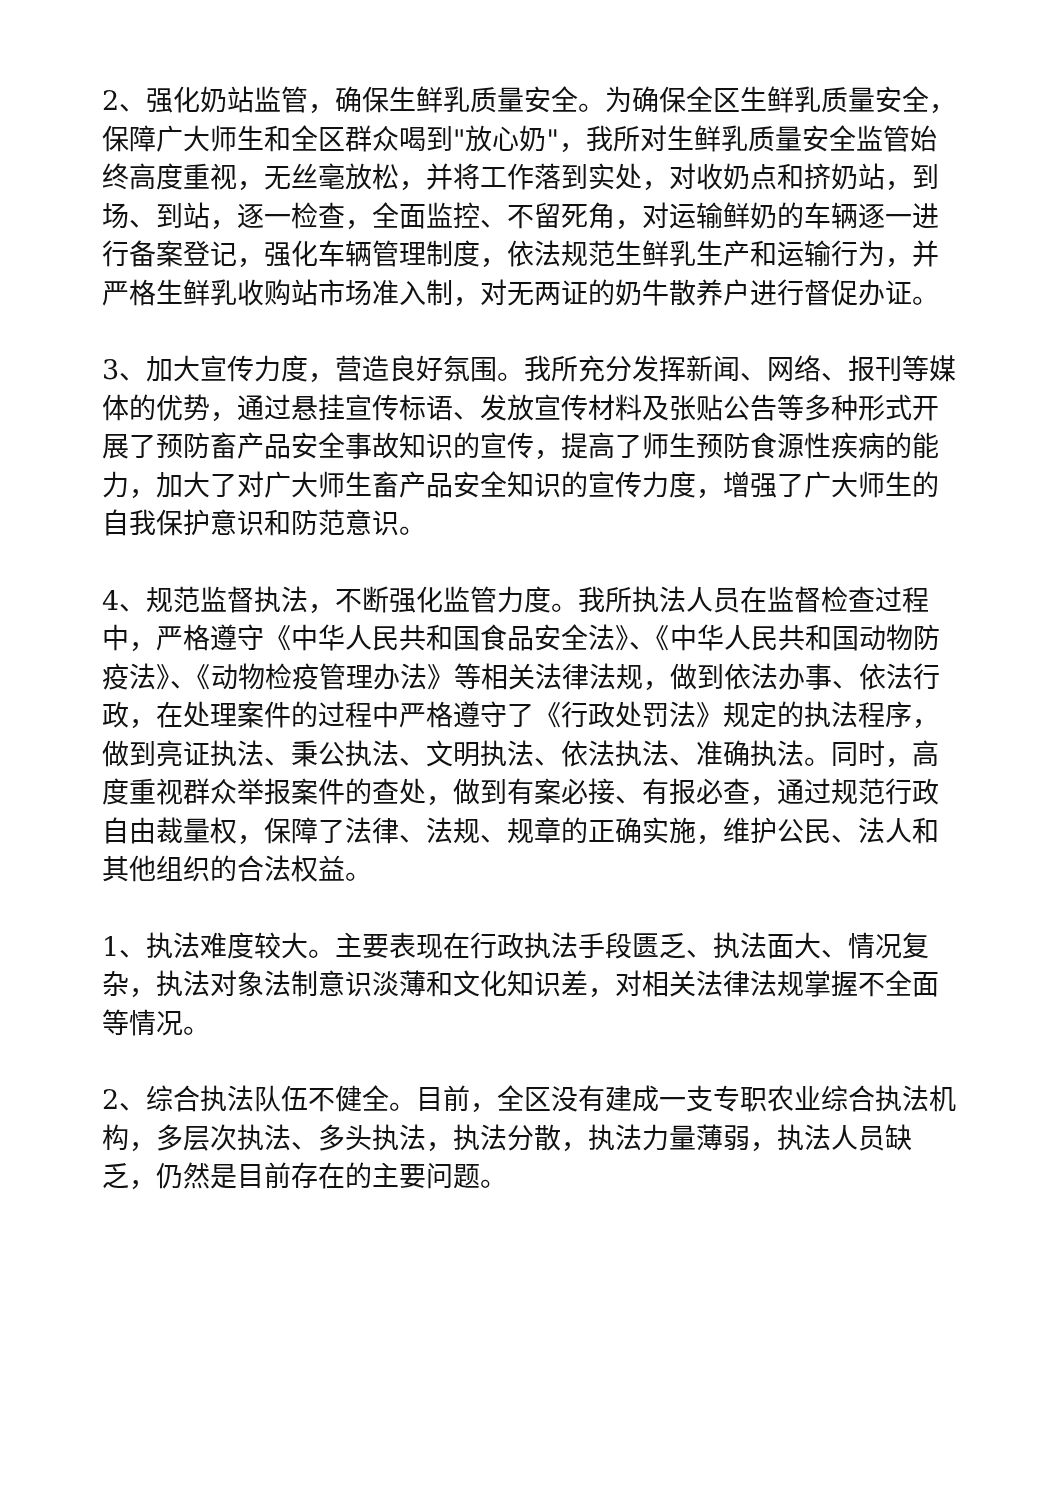2、强化奶站监管，确保生鲜乳质量安全。为确保全区生鲜乳质量安全，保障广大师生和全区群众喝到"放心奶"，我所对生鲜乳质量安全监管始终高度重视，无丝毫放松，并将工作落到实处，对收奶点和挤奶站，到场、到站，逐一检查，全面监控、不留死角，对运输鲜奶的车辆逐一进行备案登记，强化车辆管理制度，依法规范生鲜乳生产和运输行为，并严格生鲜乳收购站市场准入制，对无两证的奶牛散养户进行督促办证。
3、加大宣传力度，营造良好氛围。我所充分发挥新闻、网络、报刊等媒体的优势，通过悬挂宣传标语、发放宣传材料及张贴公告等多种形式开展了预防畜产品安全事故知识的宣传，提高了师生预防食源性疾病的能力，加大了对广大师生畜产品安全知识的宣传力度，增强了广大师生的自我保护意识和防范意识。
4、规范监督执法，不断强化监管力度。我所执法人员在监督检查过程中，严格遵守《中华人民共和国食品安全法》、《中华人民共和国动物防疫法》、《动物检疫管理办法》等相关法律法规，做到依法办事、依法行政，在处理案件的过程中严格遵守了《行政处罚法》规定的执法程序，做到亮证执法、秉公执法、文明执法、依法执法、准确执法。同时，高度重视群众举报案件的查处，做到有案必接、有报必查，通过规范行政自由裁量权，保障了法律、法规、规章的正确实施，维护公民、法人和其他组织的合法权益。
1、执法难度较大。主要表现在行政执法手段匮乏、执法面大、情况复杂，执法对象法制意识淡薄和文化知识差，对相关法律法规掌握不全面等情况。
2、综合执法队伍不健全。目前，全区没有建成一支专职农业综合执法机构，多层次执法、多头执法，执法分散，执法力量薄弱，执法人员缺乏，仍然是目前存在的主要问题。